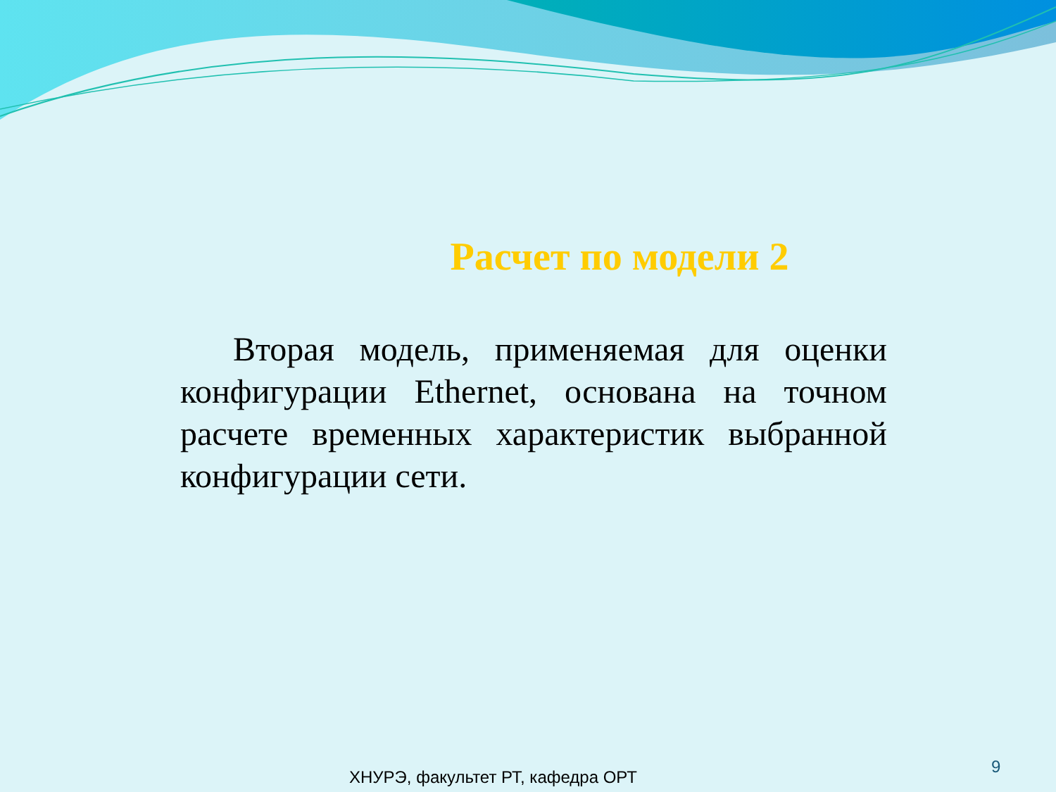Расчет по модели 2
Вторая модель, применяемая для оценки конфигурации Ethernet, основана на точном расчете временных характеристик выбранной конфигурации сети.
ХНУРЭ, факультет РТ, кафедра ОРТ
9